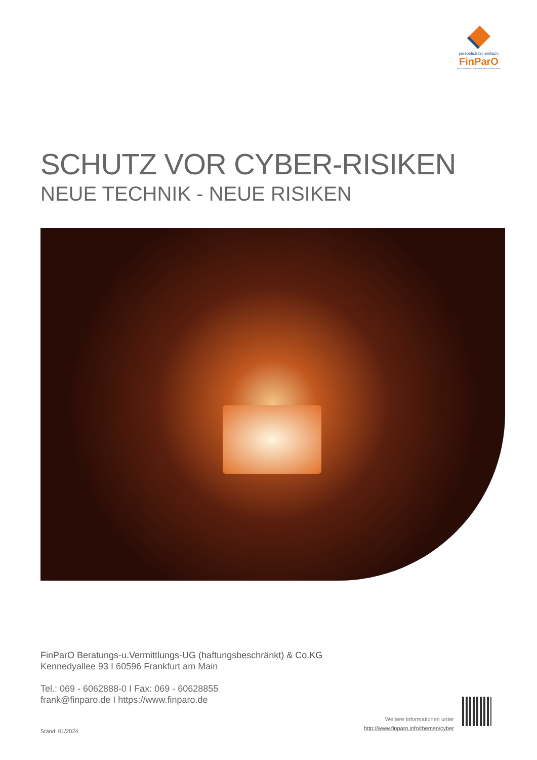persönlich.fair.einfach.
FinParO
Dein Finanzierungs- u. Versicherungs-Partner mit Online-Service
SCHUTZ VOR CYBER-RISIKEN
NEUE TECHNIK - NEUE RISIKEN
FinParO Beratungs-u.Vermittlungs-UG (haftungsbeschränkt) & Co.KG
Kennedyallee 93 I 60596 Frankfurt am Main
Tel.: 069 - 6062888-0 I Fax: 069 - 60628855
frank@finparo.de I https://www.finparo.de
Stand: 01/2024
Weitere Informationen unter
http://www.finparo.info/themen/cyber